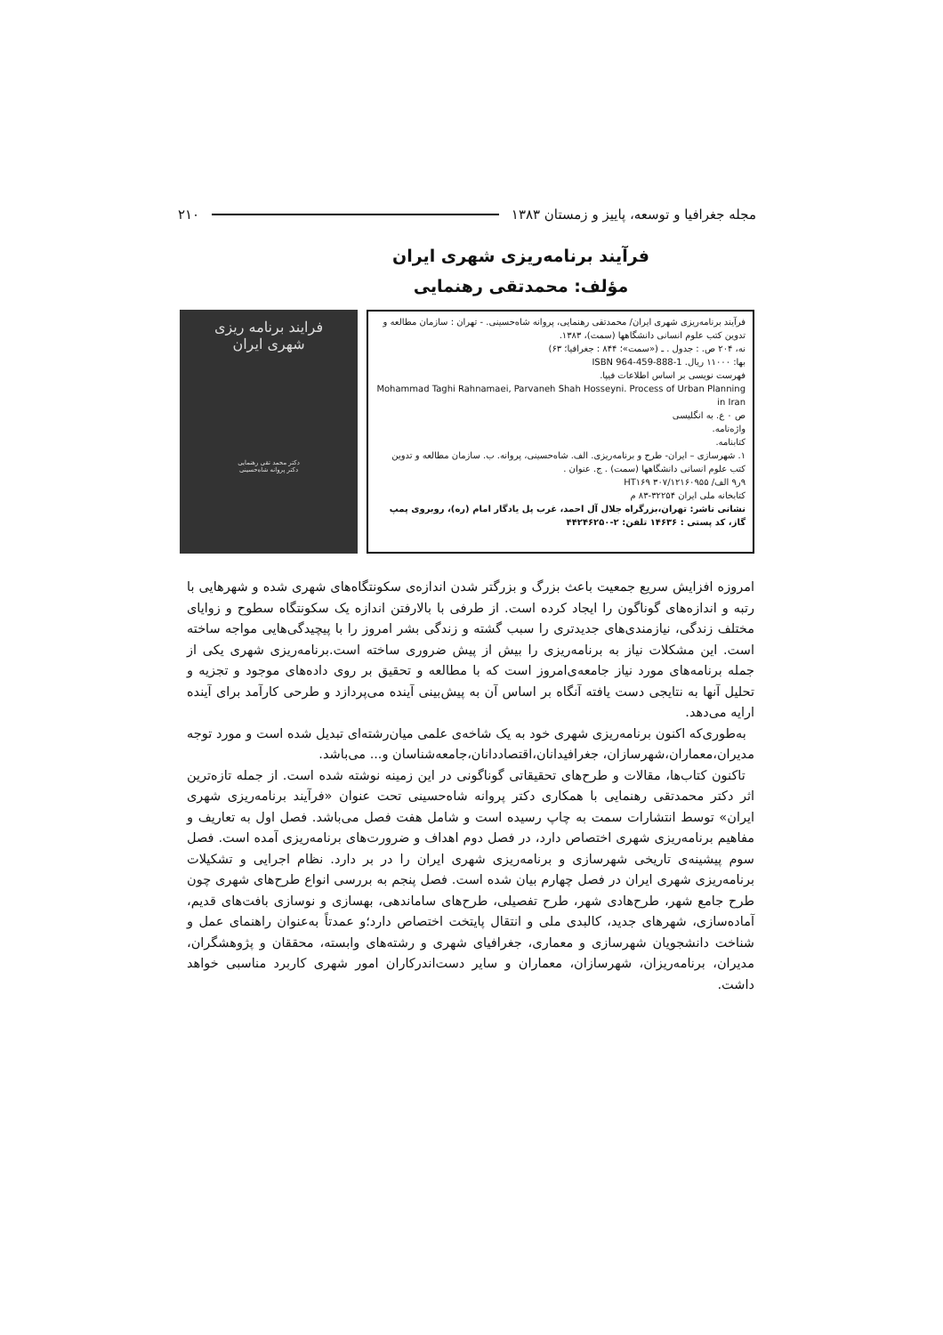مجله جغرافیا و توسعه، پاییز و زمستان ۱۳۸۳ ۲۱۰
فرآیند برنامه‌ریزی شهری ایران
مؤلف: محمدتقی رهنمایی
فرآیند برنامه‌ریزی شهری ایران/ محمدتقی رهنمایی، پروانه شاه‌حسینی. - تهران : سازمان مطالعه و تدوین کتب علوم انسانی دانشگاهها (سمت)، ۱۳۸۳.
نه، ۲۰۴ ص. : جدول . ـ («سمت»؛ ۸۴۴ : جغرافیا؛ ۶۳)
بها: ۱۱۰۰۰ ریال. ISBN 964-459-888-1
فهرست نویسی بر اساس اطلاعات فیپا.
Mohammad Taghi Rahnamaei, Parvaneh Shah Hosseyni. Process of Urban Planning in Iran
ص ۰ ع. به انگلیسی
واژه‌نامه.
کتابنامه.
۱. شهرسازی – ایران- طرح و برنامه‌ریزی. الف. شاه‌حسینی، پروانه. ب. سازمان مطالعه و تدوین کتب علوم انسانی دانشگاهها (سمت) . ج. عنوان .
۹ر۹ الف/ HT۱۶۹ ۳۰۷/۱۲۱۶۰۹۵۵
کتابخانه ملی ایران ۳۲۲۵۴-۸۳ م
نشانی ناشر: تهران،بزرگراه جلال آل احمد، غرب پل یادگار امام (ره)، روبروی پمپ گاز، کد پستی : ۱۴۶۳۶ تلفن: ۲-۴۴۲۴۶۲۵۰
فرایند برنامه ریزی
شهری ایران
دکتر محمد تقی رهنمایی
دکتر پروانه شاه‌حسینی
امروزه افزایش سریع جمعیت باعث بزرگ و بزرگتر شدن اندازه‌ی سکونتگاه‌های شهری شده و شهرهایی با رتبه و اندازه‌های گوناگون را ایجاد کرده است. از طرفی با بالارفتن اندازه یک سکونتگاه سطوح و زوایای مختلف زندگی، نیازمندی‌های جدیدتری را سبب گشته و زندگی بشر امروز را با پیچیدگی‌هایی مواجه ساخته است. این مشکلات نیاز به برنامه‌ریزی را بیش از پیش ضروری ساخته است.برنامه‌ریزی شهری یکی از جمله برنامه‌های مورد نیاز جامعه‌ی‌امروز است که با مطالعه و تحقیق بر روی داده‌های موجود و تجزیه و تحلیل آنها به نتایجی دست یافته آنگاه بر اساس آن به پیش‌بینی آینده می‌پردازد و طرحی کارآمد برای آینده ارایه می‌دهد.
به‌طوری‌که اکنون برنامه‌ریزی شهری خود به یک شاخه‌ی علمی میان‌رشته‌ای تبدیل شده است و مورد توجه مدیران،معماران،شهرسازان، جغرافیدانان،اقتصاددانان،جامعه‌شناسان و... می‌باشد.
تاکنون کتاب‌ها، مقالات و طرح‌های تحقیقاتی گوناگونی در این زمینه نوشته شده است. از جمله تازه‌ترین اثر دکتر محمدتقی رهنمایی با همکاری دکتر پروانه شاه‌حسینی تحت عنوان «فرآیند برنامه‌ریزی شهری ایران» توسط انتشارات سمت به چاپ رسیده است و شامل هفت فصل می‌باشد. فصل اول به تعاریف و مفاهیم برنامه‌ریزی شهری اختصاص دارد، در فصل دوم اهداف و ضرورت‌های برنامه‌ریزی آمده است. فصل سوم پیشینه‌ی تاریخی شهرسازی و برنامه‌ریزی شهری ایران را در بر دارد. نظام اجرایی و تشکیلات برنامه‌ریزی شهری ایران در فصل چهارم بیان شده است. فصل پنجم به بررسی انواع طرح‌های شهری چون طرح جامع شهر، طرح‌هادی شهر، طرح تفصیلی، طرح‌های ساماندهی، بهسازی و نوسازی بافت‌های قدیم، آماده‌سازی، شهرهای جدید، کالبدی ملی و انتقال پایتخت اختصاص دارد؛و عمدتاً به‌عنوان راهنمای عمل و شناخت دانشجویان شهرسازی و معماری، جغرافیای شهری و رشته‌های وابسته، محققان و پژوهشگران، مدیران، برنامه‌ریزان، شهرسازان، معماران و سایر دست‌اندرکاران امور شهری کاربرد مناسبی خواهد داشت.